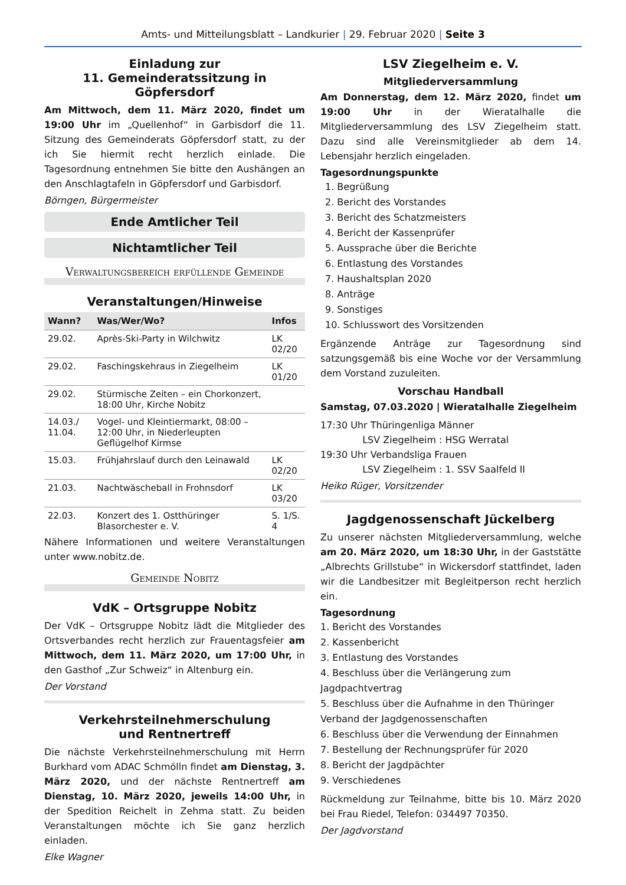Amts- und Mitteilungsblatt – Landkurier | 29. Februar 2020 | Seite 3
Einladung zur
11. Gemeinderatssitzung in Göpfersdorf
Am Mittwoch, dem 11. März 2020, findet um 19:00 Uhr im „Quellenhof“ in Garbisdorf die 11. Sitzung des Gemeinderats Göpfersdorf statt, zu der ich Sie hiermit recht herzlich einlade. Die Tagesordnung entnehmen Sie bitte den Aushängen an den Anschlagtafeln in Göpfersdorf und Garbisdorf.
Börngen, Bürgermeister
Ende Amtlicher Teil
Nichtamtlicher Teil
Verwaltungsbereich erfüllende Gemeinde
Veranstaltungen/Hinweise
| Wann? | Was/Wer/Wo? | Infos |
| --- | --- | --- |
| 29.02. | Après-Ski-Party in Wilchwitz | LK 02/20 |
| 29.02. | Faschingskehraus in Ziegelheim | LK 01/20 |
| 29.02. | Stürmische Zeiten – ein Chorkonzert, 18:00 Uhr, Kirche Nobitz | |
| 14.03./ 11.04. | Vogel- und Kleintiermarkt, 08:00 – 12:00 Uhr, in Niederleupten Geflügelhof Kirmse | |
| 15.03. | Frühjahrslauf durch den Leinawald | LK 02/20 |
| 21.03. | Nachtwäscheball in Frohnsdorf | LK 03/20 |
| 22.03. | Konzert des 1. Ostthüringer Blasorchester e. V. | S. 1/S. 4 |
Nähere Informationen und weitere Veranstaltungen unter www.nobitz.de.
Gemeinde Nobitz
VdK – Ortsgruppe Nobitz
Der VdK – Ortsgruppe Nobitz lädt die Mitglieder des Ortsverbandes recht herzlich zur Frauentagsfeier am Mittwoch, dem 11. März 2020, um 17:00 Uhr, in den Gasthof „Zur Schweiz“ in Altenburg ein.
Der Vorstand
Verkehrsteilnehmerschulung
und Rentnertreff
Die nächste Verkehrsteilnehmerschulung mit Herrn Burkhard vom ADAC Schmölln findet am Dienstag, 3. März 2020, und der nächste Rentnertreff am Dienstag, 10. März 2020, jeweils 14:00 Uhr, in der Spedition Reichelt in Zehma statt. Zu beiden Veranstaltungen möchte ich Sie ganz herzlich einladen.
Elke Wagner
LSV Ziegelheim e. V.
Mitgliederversammlung
Am Donnerstag, dem 12. März 2020, findet um 19:00 Uhr in der Wieratalhalle die Mitgliederversammlung des LSV Ziegelheim statt. Dazu sind alle Vereinsmitglieder ab dem 14. Lebensjahr herzlich eingeladen.
Tagesordnungspunkte
1. Begrüßung
2. Bericht des Vorstandes
3. Bericht des Schatzmeisters
4. Bericht der Kassenprüfer
5. Aussprache über die Berichte
6. Entlastung des Vorstandes
7. Haushaltsplan 2020
8. Anträge
9. Sonstiges
10. Schlusswort des Vorsitzenden
Ergänzende Anträge zur Tagesordnung sind satzungsgemäß bis eine Woche vor der Versammlung dem Vorstand zuzuleiten.
Vorschau Handball
Samstag, 07.03.2020 | Wieratalhalle Ziegelheim
17:30 Uhr Thüringenliga Männer
LSV Ziegelheim : HSG Werratal
19:30 Uhr Verbandsliga Frauen
LSV Ziegelheim : 1. SSV Saalfeld II
Heiko Rüger, Vorsitzender
Jagdgenossenschaft Jückelberg
Zu unserer nächsten Mitgliederversammlung, welche am 20. März 2020, um 18:30 Uhr, in der Gaststätte „Albrechts Grillstube“ in Wickersdorf stattfindet, laden wir die Landbesitzer mit Begleitperson recht herzlich ein.
Tagesordnung
1. Bericht des Vorstandes
2. Kassenbericht
3. Entlastung des Vorstandes
4. Beschluss über die Verlängerung zum Jagdpachtvertrag
5. Beschluss über die Aufnahme in den Thüringer Verband der Jagdgenossenschaften
6. Beschluss über die Verwendung der Einnahmen
7. Bestellung der Rechnungsprüfer für 2020
8. Bericht der Jagdpächter
9. Verschiedenes
Rückmeldung zur Teilnahme, bitte bis 10. März 2020 bei Frau Riedel, Telefon: 034497 70350.
Der Jagdvorstand